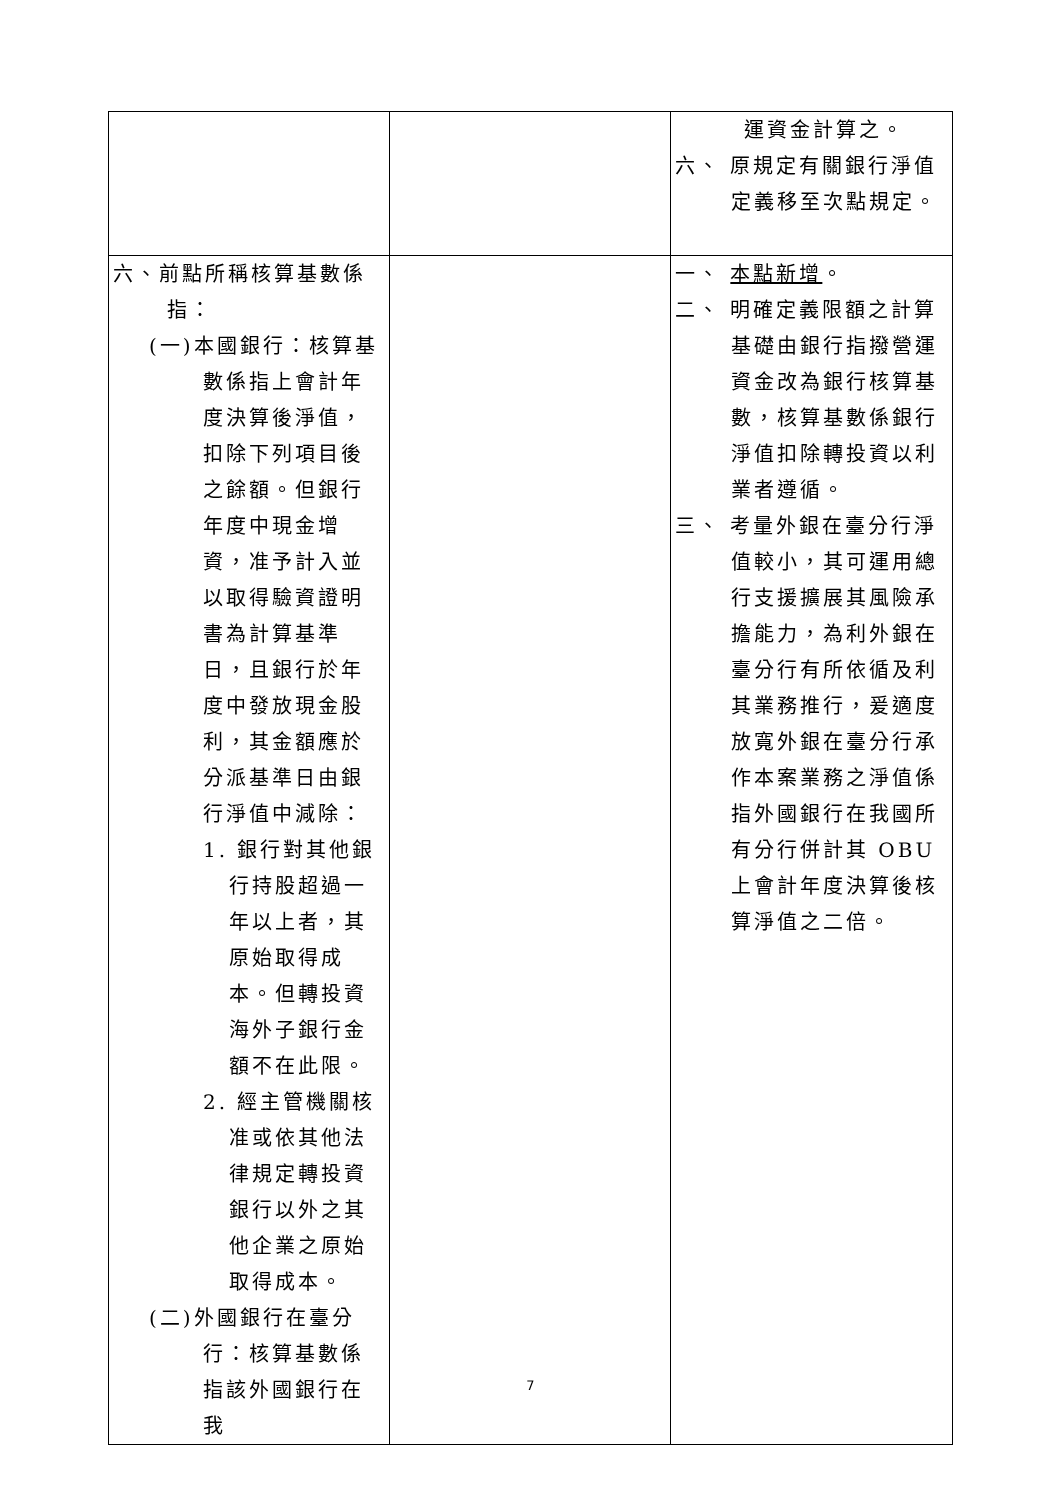| | | 運資金計算之。 六、 原規定有關銀行淨值定義移至次點規定。 |
| 六、前點所稱核算基數係指： (一)本國銀行：核算基數係指上會計年度決算後淨值，扣除下列項目後之餘額。但銀行年度中現金增資，准予計入並以取得驗資證明書為計算基準日，且銀行於年度中發放現金股利，其金額應於分派基準日由銀行淨值中減除： 1. 銀行對其他銀行持股超過一年以上者，其原始取得成本。但轉投資海外子銀行金額不在此限。 2. 經主管機關核准或依其他法律規定轉投資銀行以外之其他企業之原始取得成本。 (二)外國銀行在臺分行：核算基數係指該外國銀行在我 | | 一、 本點新增 。 二、 明確定義限額之計算基礎由銀行指撥營運資金改為銀行核算基數，核算基數係銀行淨值扣除轉投資以利業者遵循。 三、 考量外銀在臺分行淨值較小，其可運用總行支援擴展其風險承擔能力，為利外銀在臺分行有所依循及利其業務推行，爰適度放寬外銀在臺分行承作本案業務之淨值係指外國銀行在我國所有分行併計其 OBU 上會計年度決算後核算淨值之二倍。 |
7